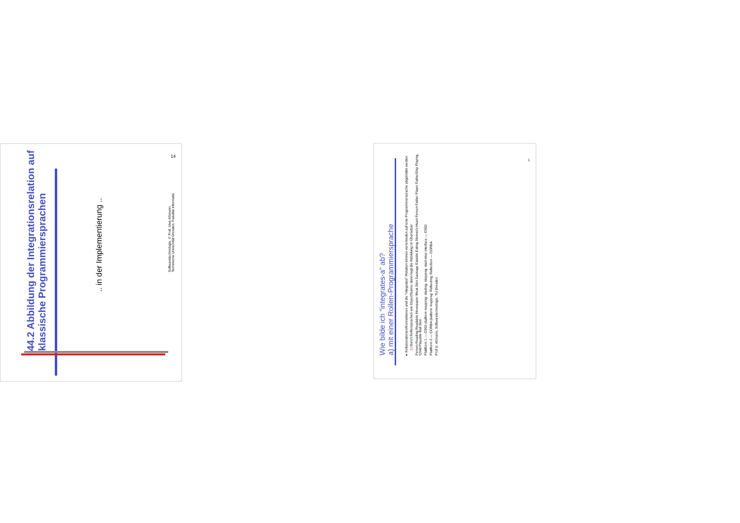44.2 Abbildung der Integrationsrelation auf klassische Programmiersprachen
.. in der Implementierung ..
Softwaretechnologie, © Prof. Uwe Aßmann
Technische Universität Dresden, Fakultät Informatik
14
Wie bilde ich “integrates-a” ab?
a) mit einer Rollen-Programmiersprache
▸ Kollaborationen/Konnektoren und die "integrates"-Relation können verschieden auf eine Programmiersprache abgebildet werden
1) Durch Rollensprachen wie ObjectTeams; dann liegt die Abbildung im Übersetzer
Person Reading Readable Newspaper Meat Skin Sausage Eatable Eating Stomach Heart Person Father Player FatherShip Playing Child Playable Ball Skin
Plattform 1 — OSGI platform mapping: starting, stopping; start-stop interface — OSGI
Plattform 2 — CORBA platform mapping: Reflecting; Reflection — CORBA
Prof U. Aßmann, Softwaretechnologie, TU Dresden
1